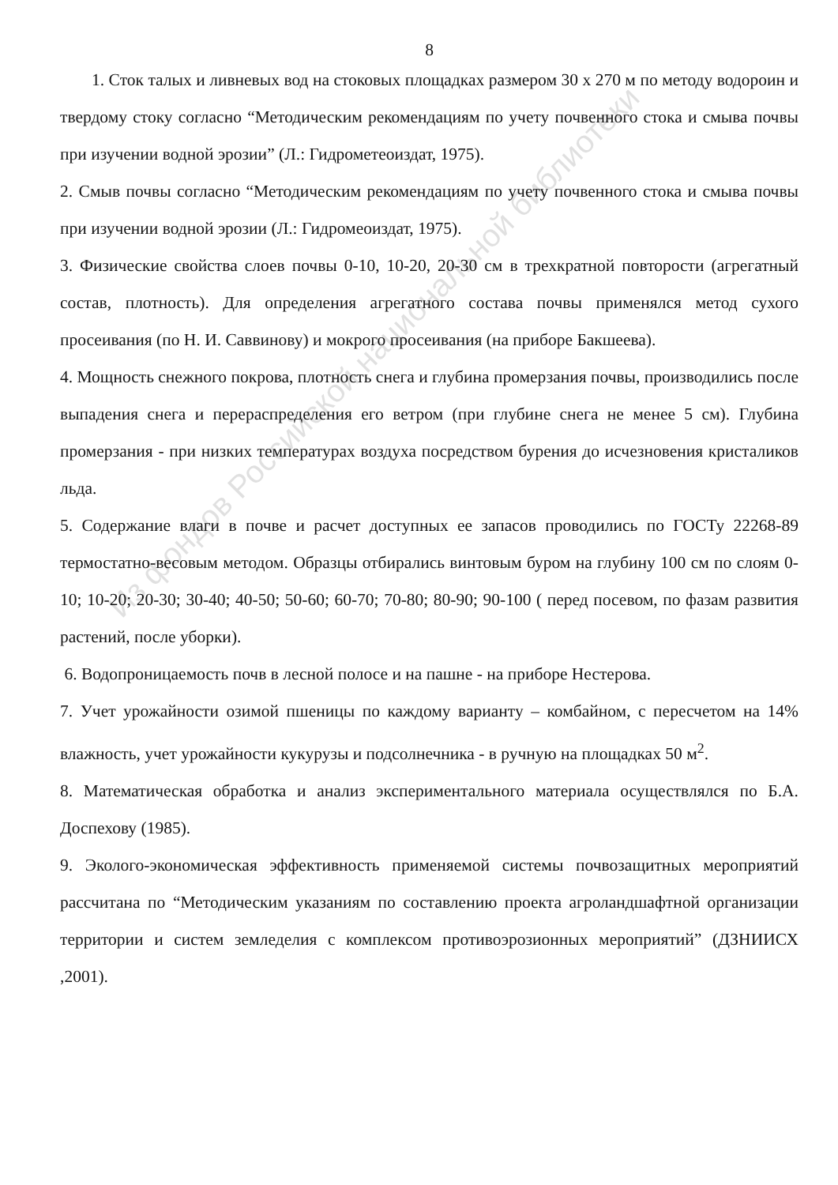8
1. Сток талых и ливневых вод на стоковых площадках размером 30 х 270 м по методу водороин и твердому стоку согласно “Методическим рекомендациям по учету почвенного стока и смыва почвы при изучении водной эрозии” (Л.: Гидрометеоиздат, 1975).
2. Смыв почвы согласно “Методическим рекомендациям по учету почвенного стока и смыва почвы при изучении водной эрозии (Л.: Гидромеоиздат, 1975).
3. Физические свойства слоев почвы 0-10, 10-20, 20-30 см в трехкратной повторости (агрегатный состав, плотность). Для определения агрегатного состава почвы применялся метод сухого просеивания (по Н. И. Саввинову) и мокрого просеивания (на приборе Бакшеева).
4. Мощность снежного покрова, плотность снега и глубина промерзания почвы, производились после выпадения снега и перераспределения его ветром (при глубине снега не менее 5 см). Глубина промерзания - при низких температурах воздуха посредством бурения до исчезновения кристаликов льда.
5. Содержание влаги в почве и расчет доступных ее запасов проводились по ГОСТу 22268-89 термостатно-весовым методом. Образцы отбирались винтовым буром на глубину 100 см по слоям 0-10; 10-20; 20-30; 30-40; 40-50; 50-60; 60-70; 70-80; 80-90; 90-100 ( перед посевом, по фазам развития растений, после уборки).
6. Водопроницаемость почв в лесной полосе и на пашне - на приборе Нестерова.
7. Учет урожайности озимой пшеницы по каждому варианту – комбайном, с пересчетом на 14% влажность, учет урожайности кукурузы и подсолнечника - в ручную на площадках 50 м<sup>2</sup>.
8. Математическая обработка и анализ экспериментального материала осуществлялся по Б.А. Доспехову (1985).
9. Эколого-экономическая эффективность применяемой системы почвозащитных мероприятий рассчитана по “Методическим указаниям по составлению проекта агроландшафтной организации территории и систем земледелия с комплексом противоэрозионных мероприятий” (ДЗНИИСХ ,2001).
Из фондов Российской национальной библиотеки